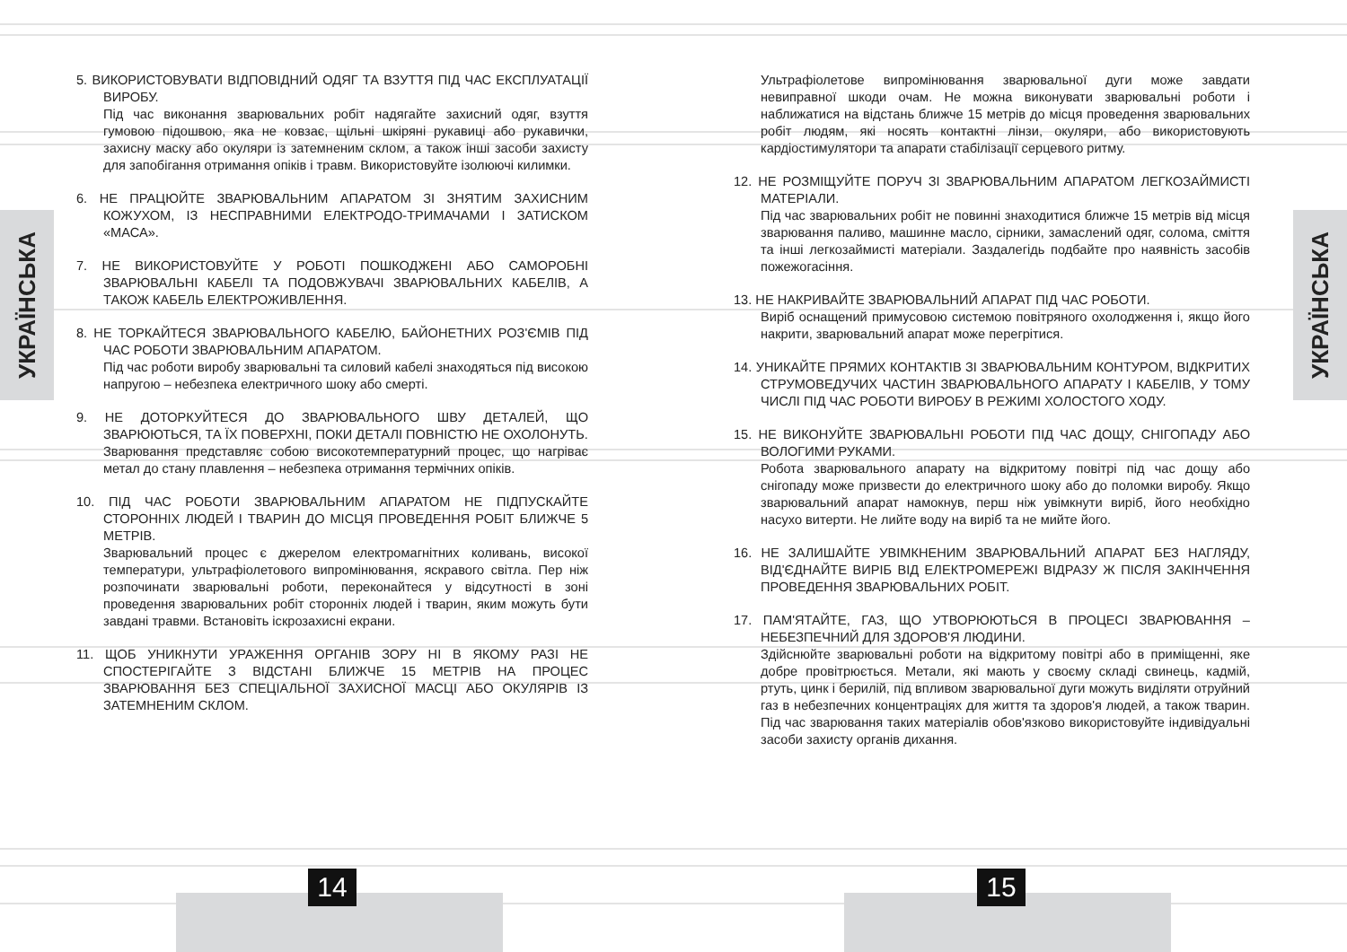УКРАЇНСЬКА
5. ВИКОРИСТОВУВАТИ ВІДПОВІДНИЙ ОДЯГ ТА ВЗУТТЯ ПІД ЧАС ЕКСПЛУАТАЦІЇ ВИРОБУ.
Під час виконання зварювальних робіт надягайте захисний одяг, взуття гумовою підошвою, яка не ковзає, щільні шкіряні рукавиці або рукавички, захисну маску або окуляри із затемненим склом, а також інші засоби захисту для запобігання отримання опіків і травм. Використовуйте ізолюючі килимки.
6. НЕ ПРАЦЮЙТЕ ЗВАРЮВАЛЬНИМ АПАРАТОМ ЗІ ЗНЯТИМ ЗАХИСНИМ КОЖУХОМ, ІЗ НЕСПРАВНИМИ ЕЛЕКТРОДО-ТРИМАЧАМИ І ЗАТИСКОМ «МАСА».
7. НЕ ВИКОРИСТОВУЙТЕ У РОБОТІ ПОШКОДЖЕНІ АБО САМОРОБНІ ЗВАРЮВАЛЬНІ КАБЕЛІ ТА ПОДОВЖУВАЧІ ЗВАРЮВАЛЬНИХ КАБЕЛІВ, А ТАКОЖ КАБЕЛЬ ЕЛЕКТРОЖИВЛЕННЯ.
8. НЕ ТОРКАЙТЕСЯ ЗВАРЮВАЛЬНОГО КАБЕЛЮ, БАЙОНЕТНИХ РОЗ'ЄМІВ ПІД ЧАС РОБОТИ ЗВАРЮВАЛЬНИМ АПАРАТОМ.
Під час роботи виробу зварювальні та силовий кабелі знаходяться під високою напругою – небезпека електричного шоку або смерті.
9. НЕ ДОТОРКУЙТЕСЯ ДО ЗВАРЮВАЛЬНОГО ШВУ ДЕТАЛЕЙ, ЩО ЗВАРЮЮТЬСЯ, ТА ЇХ ПОВЕРХНІ, ПОКИ ДЕТАЛІ ПОВНІСТЮ НЕ ОХОЛОНУТЬ.
Зварювання представляє собою високотемпературний процес, що нагріває метал до стану плавлення – небезпека отримання термічних опіків.
10. ПІД ЧАС РОБОТИ ЗВАРЮВАЛЬНИМ АПАРАТОМ НЕ ПІДПУСКАЙТЕ СТОРОННІХ ЛЮДЕЙ І ТВАРИН ДО МІСЦЯ ПРОВЕДЕННЯ РОБІТ БЛИЖЧЕ 5 МЕТРІВ.
Зварювальний процес є джерелом електромагнітних коливань, високої температури, ультрафіолетового випромінювання, яскравого світла. Пер ніж розпочинати зварювальні роботи, переконайтеся у відсутності в зоні проведення зварювальних робіт сторонніх людей і тварин, яким можуть бути завдані травми. Встановіть іскрозахисні екрани.
11. ЩОБ УНИКНУТИ УРАЖЕННЯ ОРГАНІВ ЗОРУ НІ В ЯКОМУ РАЗІ НЕ СПОСТЕРІГАЙТЕ З ВІДСТАНІ БЛИЖЧЕ 15 МЕТРІВ НА ПРОЦЕС ЗВАРЮВАННЯ БЕЗ СПЕЦІАЛЬНОЇ ЗАХИСНОЇ МАСЦІ АБО ОКУЛЯРІВ ІЗ ЗАТЕМНЕНИМ СКЛОМ.
14
Ультрафіолетове випромінювання зварювальної дуги може завдати невиправної шкоди очам. Не можна виконувати зварювальні роботи і наближатися на відстань ближче 15 метрів до місця проведення зварювальних робіт людям, які носять контактні лінзи, окуляри, або використовують кардіостимулятори та апарати стабілізації серцевого ритму.
12. НЕ РОЗМІЩУЙТЕ ПОРУЧ ЗІ ЗВАРЮВАЛЬНИМ АПАРАТОМ ЛЕГКОЗАЙМИСТІ МАТЕРІАЛИ.
Під час зварювальних робіт не повинні знаходитися ближче 15 метрів від місця зварювання паливо, машинне масло, сірники, замаслений одяг, солома, сміття та інші легкозаймисті матеріали. Заздалегідь подбайте про наявність засобів пожежогасіння.
13. НЕ НАКРИВАЙТЕ ЗВАРЮВАЛЬНИЙ АПАРАТ ПІД ЧАС РОБОТИ.
Виріб оснащений примусовою системою повітряного охолодження і, якщо його накрити, зварювальний апарат може перегрітися.
14. УНИКАЙТЕ ПРЯМИХ КОНТАКТІВ ЗІ ЗВАРЮВАЛЬНИМ КОНТУРОМ, ВІДКРИТИХ СТРУМОВЕДУЧИХ ЧАСТИН ЗВАРЮВАЛЬНОГО АПАРАТУ І КАБЕЛІВ, У ТОМУ ЧИСЛІ ПІД ЧАС РОБОТИ ВИРОБУ В РЕЖИМІ ХОЛОСТОГО ХОДУ.
15. НЕ ВИКОНУЙТЕ ЗВАРЮВАЛЬНІ РОБОТИ ПІД ЧАС ДОЩУ, СНІГОПАДУ АБО ВОЛОГИМИ РУКАМИ.
Робота зварювального апарату на відкритому повітрі під час дощу або снігопаду може призвести до електричного шоку або до поломки виробу. Якщо зварювальний апарат намокнув, перш ніж увімкнути виріб, його необхідно насухо витерти. Не лийте воду на виріб та не мийте його.
16. НЕ ЗАЛИШАЙТЕ УВІМКНЕНИМ ЗВАРЮВАЛЬНИЙ АПАРАТ БЕЗ НАГЛЯДУ, ВІД'ЄДНАЙТЕ ВИРІБ ВІД ЕЛЕКТРОМЕРЕЖІ ВІДРАЗУ Ж ПІСЛЯ ЗАКІНЧЕННЯ ПРОВЕДЕННЯ ЗВАРЮВАЛЬНИХ РОБІТ.
17. ПАМ'ЯТАЙТЕ, ГАЗ, ЩО УТВОРЮЮТЬСЯ В ПРОЦЕСІ ЗВАРЮВАННЯ – НЕБЕЗПЕЧНИЙ ДЛЯ ЗДОРОВ'Я ЛЮДИНИ.
Здійснюйте зварювальні роботи на відкритому повітрі або в приміщенні, яке добре провітрюється. Метали, які мають у своєму складі свинець, кадмій, ртуть, цинк і берилій, під впливом зварювальної дуги можуть виділяти отруйний газ в небезпечних концентраціях для життя та здоров'я людей, а також тварин. Під час зварювання таких матеріалів обов'язково використовуйте індивідуальні засоби захисту органів дихання.
УКРАЇНСЬКА
15